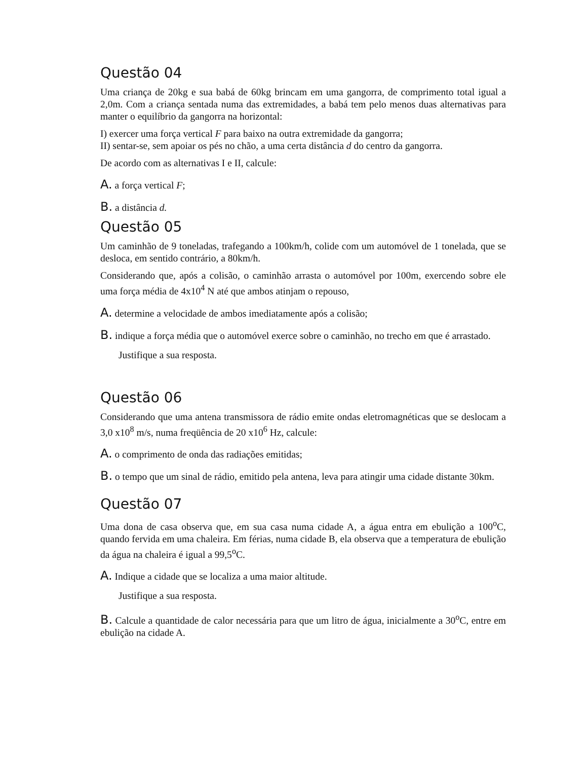Questão 04
Uma criança de 20kg e sua babá de 60kg brincam em uma gangorra, de comprimento total igual a 2,0m. Com a criança sentada numa das extremidades, a babá tem pelo menos duas alternativas para manter o equilíbrio da gangorra na horizontal:
I) exercer uma força vertical F para baixo na outra extremidade da gangorra;
II) sentar-se, sem apoiar os pés no chão, a uma certa distância d do centro da gangorra.
De acordo com as alternativas I e II, calcule:
A. a força vertical F;
B. a distância d.
Questão 05
Um caminhão de 9 toneladas, trafegando a 100km/h, colide com um automóvel de 1 tonelada, que se desloca, em sentido contrário, a 80km/h.
Considerando que, após a colisão, o caminhão arrasta o automóvel por 100m, exercendo sobre ele uma força média de 4x10<sup>4</sup> N até que ambos atinjam o repouso,
A. determine a velocidade de ambos imediatamente após a colisão;
B. indique a força média que o automóvel exerce sobre o caminhão, no trecho em que é arrastado.
Justifique a sua resposta.
Questão 06
Considerando que uma antena transmissora de rádio emite ondas eletromagnéticas que se deslocam a 3,0 x10<sup>8</sup> m/s, numa freqüência de 20 x10<sup>6</sup> Hz, calcule:
A. o comprimento de onda das radiações emitidas;
B. o tempo que um sinal de rádio, emitido pela antena, leva para atingir uma cidade distante 30km.
Questão 07
Uma dona de casa observa que, em sua casa numa cidade A, a água entra em ebulição a 100<sup>o</sup>C, quando fervida em uma chaleira. Em férias, numa cidade B, ela observa que a temperatura de ebulição da água na chaleira é igual a 99,5<sup>o</sup>C.
A. Indique a cidade que se localiza a uma maior altitude.
Justifique a sua resposta.
B. Calcule a quantidade de calor necessária para que um litro de água, inicialmente a 30<sup>o</sup>C, entre em ebulição na cidade A.